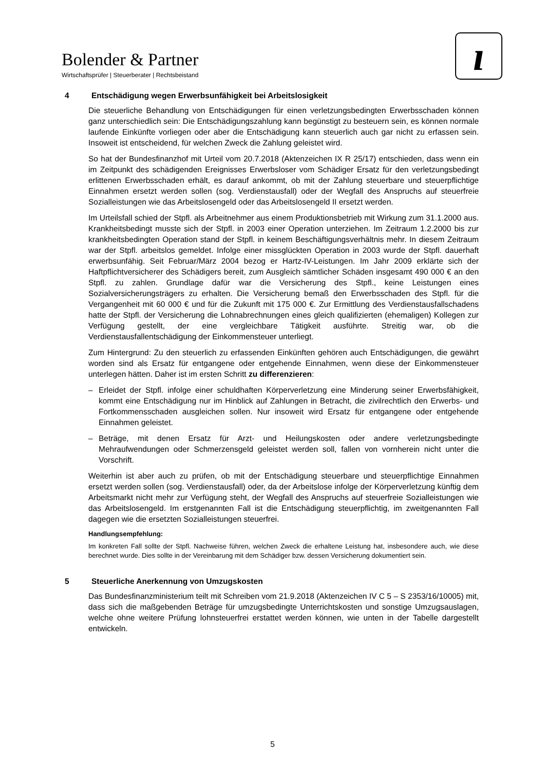Bolender & Partner
Wirtschaftsprüfer | Steuerberater | Rechtsbeistand
ı
4 Entschädigung wegen Erwerbsunfähigkeit bei Arbeitslosigkeit
Die steuerliche Behandlung von Entschädigungen für einen verletzungsbedingten Erwerbsschaden können ganz unterschiedlich sein: Die Entschädigungszahlung kann begünstigt zu besteuern sein, es können normale laufende Einkünfte vorliegen oder aber die Entschädigung kann steuerlich auch gar nicht zu erfassen sein. Insoweit ist entscheidend, für welchen Zweck die Zahlung geleistet wird.
So hat der Bundesfinanzhof mit Urteil vom 20.7.2018 (Aktenzeichen IX R 25/17) entschieden, dass wenn ein im Zeitpunkt des schädigenden Ereignisses Erwerbsloser vom Schädiger Ersatz für den verletzungsbedingt erlittenen Erwerbsschaden erhält, es darauf ankommt, ob mit der Zahlung steuerbare und steuerpflichtige Einnahmen ersetzt werden sollen (sog. Verdienstausfall) oder der Wegfall des Anspruchs auf steuerfreie Sozialleistungen wie das Arbeitslosengeld oder das Arbeitslosengeld II ersetzt werden.
Im Urteilsfall schied der Stpfl. als Arbeitnehmer aus einem Produktionsbetrieb mit Wirkung zum 31.1.2000 aus. Krankheitsbedingt musste sich der Stpfl. in 2003 einer Operation unterziehen. Im Zeitraum 1.2.2000 bis zur krankheitsbedingten Operation stand der Stpfl. in keinem Beschäftigungsverhältnis mehr. In diesem Zeitraum war der Stpfl. arbeitslos gemeldet. Infolge einer missglückten Operation in 2003 wurde der Stpfl. dauerhaft erwerbsunfähig. Seit Februar/März 2004 bezog er Hartz-IV-Leistungen. Im Jahr 2009 erklärte sich der Haftpflichtversicherer des Schädigers bereit, zum Ausgleich sämtlicher Schäden insgesamt 490 000 € an den Stpfl. zu zahlen. Grundlage dafür war die Versicherung des Stpfl., keine Leistungen eines Sozialversicherungsträgers zu erhalten. Die Versicherung bemaß den Erwerbsschaden des Stpfl. für die Vergangenheit mit 60 000 € und für die Zukunft mit 175 000 €. Zur Ermittlung des Verdienstausfallschadens hatte der Stpfl. der Versicherung die Lohnabrechnungen eines gleich qualifizierten (ehemaligen) Kollegen zur Verfügung gestellt, der eine vergleichbare Tätigkeit ausführte. Streitig war, ob die Verdienstausfallentschädigung der Einkommensteuer unterliegt.
Zum Hintergrund: Zu den steuerlich zu erfassenden Einkünften gehören auch Entschädigungen, die gewährt worden sind als Ersatz für entgangene oder entgehende Einnahmen, wenn diese der Einkommensteuer unterlegen hätten. Daher ist im ersten Schritt zu differenzieren:
– Erleidet der Stpfl. infolge einer schuldhaften Körperverletzung eine Minderung seiner Erwerbsfähigkeit, kommt eine Entschädigung nur im Hinblick auf Zahlungen in Betracht, die zivilrechtlich den Erwerbs- und Fortkommensschaden ausgleichen sollen. Nur insoweit wird Ersatz für entgangene oder entgehende Einnahmen geleistet.
– Beträge, mit denen Ersatz für Arzt- und Heilungskosten oder andere verletzungsbedingte Mehraufwendungen oder Schmerzensgeld geleistet werden soll, fallen von vornherein nicht unter die Vorschrift.
Weiterhin ist aber auch zu prüfen, ob mit der Entschädigung steuerbare und steuerpflichtige Einnahmen ersetzt werden sollen (sog. Verdienstausfall) oder, da der Arbeitslose infolge der Körperverletzung künftig dem Arbeitsmarkt nicht mehr zur Verfügung steht, der Wegfall des Anspruchs auf steuerfreie Sozialleistungen wie das Arbeitslosengeld. Im erstgenannten Fall ist die Entschädigung steuerpflichtig, im zweitgenannten Fall dagegen wie die ersetzten Sozialleistungen steuerfrei.
Handlungsempfehlung:
Im konkreten Fall sollte der Stpfl. Nachweise führen, welchen Zweck die erhaltene Leistung hat, insbesondere auch, wie diese berechnet wurde. Dies sollte in der Vereinbarung mit dem Schädiger bzw. dessen Versicherung dokumentiert sein.
5 Steuerliche Anerkennung von Umzugskosten
Das Bundesfinanzministerium teilt mit Schreiben vom 21.9.2018 (Aktenzeichen IV C 5 – S 2353/16/10005) mit, dass sich die maßgebenden Beträge für umzugsbedingte Unterrichtskosten und sonstige Umzugsauslagen, welche ohne weitere Prüfung lohnsteuerfrei erstattet werden können, wie unten in der Tabelle dargestellt entwickeln.
5